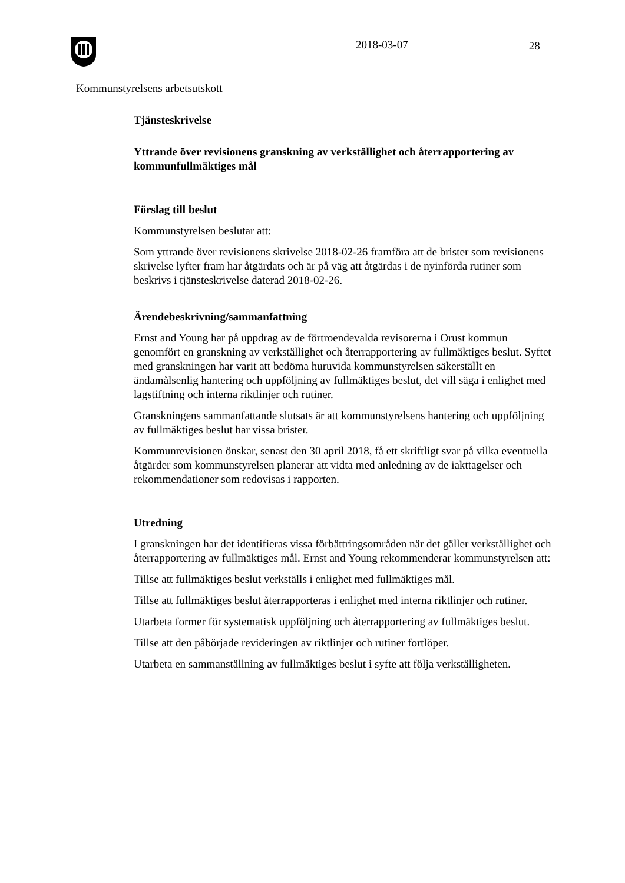2018-03-07 28
Kommunstyrelsens arbetsutskott
Tjänsteskrivelse
Yttrande över revisionens granskning av verkställighet och återrapportering av kommunfullmäktiges mål
Förslag till beslut
Kommunstyrelsen beslutar att:
Som yttrande över revisionens skrivelse 2018-02-26 framföra att de brister som revisionens skrivelse lyfter fram har åtgärdats och är på väg att åtgärdas i de nyinförda rutiner som beskrivs i tjänsteskrivelse daterad 2018-02-26.
Ärendebeskrivning/sammanfattning
Ernst and Young har på uppdrag av de förtroendevalda revisorerna i Orust kommun genomfört en granskning av verkställighet och återrapportering av fullmäktiges beslut. Syftet med granskningen har varit att bedöma huruvida kommunstyrelsen säkerställt en ändamålsenlig hantering och uppföljning av fullmäktiges beslut, det vill säga i enlighet med lagstiftning och interna riktlinjer och rutiner.
Granskningens sammanfattande slutsats är att kommunstyrelsens hantering och uppföljning av fullmäktiges beslut har vissa brister.
Kommunrevisionen önskar, senast den 30 april 2018, få ett skriftligt svar på vilka eventuella åtgärder som kommunstyrelsen planerar att vidta med anledning av de iakttagelser och rekommendationer som redovisas i rapporten.
Utredning
I granskningen har det identifieras vissa förbättringsområden när det gäller verkställighet och återrapportering av fullmäktiges mål. Ernst and Young rekommenderar kommunstyrelsen att:
Tillse att fullmäktiges beslut verkställs i enlighet med fullmäktiges mål.
Tillse att fullmäktiges beslut återrapporteras i enlighet med interna riktlinjer och rutiner.
Utarbeta former för systematisk uppföljning och återrapportering av fullmäktiges beslut.
Tillse att den påbörjade revideringen av riktlinjer och rutiner fortlöper.
Utarbeta en sammanställning av fullmäktiges beslut i syfte att följa verkställigheten.